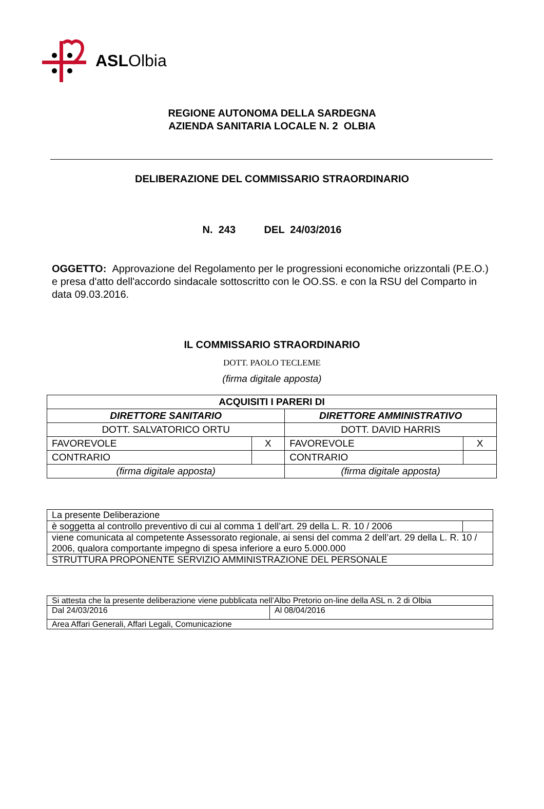ASLOlbia
REGIONE AUTONOMA DELLA SARDEGNA
AZIENDA SANITARIA LOCALE N. 2 OLBIA
DELIBERAZIONE DEL COMMISSARIO STRAORDINARIO
N. 243 DEL 24/03/2016
OGGETTO: Approvazione del Regolamento per le progressioni economiche orizzontali (P.E.O.) e presa d'atto dell'accordo sindacale sottoscritto con le OO.SS. e con la RSU del Comparto in data 09.03.2016.
IL COMMISSARIO STRAORDINARIO
DOTT. PAOLO TECLEME
(firma digitale apposta)
| ACQUISITI I PARERI DI | | | |
| DIRETTORE SANITARIO | | DIRETTORE AMMINISTRATIVO | |
| DOTT. SALVATORICO ORTU | | DOTT. DAVID HARRIS | |
| FAVOREVOLE | X | FAVOREVOLE | X |
| CONTRARIO | | CONTRARIO | |
| (firma digitale apposta) | | (firma digitale apposta) | |
| La presente Deliberazione | |
| è soggetta al controllo preventivo di cui al comma 1 dell’art. 29 della L. R. 10 / 2006 | |
| viene comunicata al competente Assessorato regionale, ai sensi del comma 2 dell’art. 29 della L. R. 10 / 2006, qualora comportante impegno di spesa inferiore a euro 5.000.000 | |
| STRUTTURA PROPONENTE SERVIZIO AMMINISTRAZIONE DEL PERSONALE | |
| Si attesta che la presente deliberazione viene pubblicata nell’Albo Pretorio on-line della ASL n. 2 di Olbia | |
| Dal 24/03/2016 | Al 08/04/2016 |
| Area Affari Generali, Affari Legali, Comunicazione | |